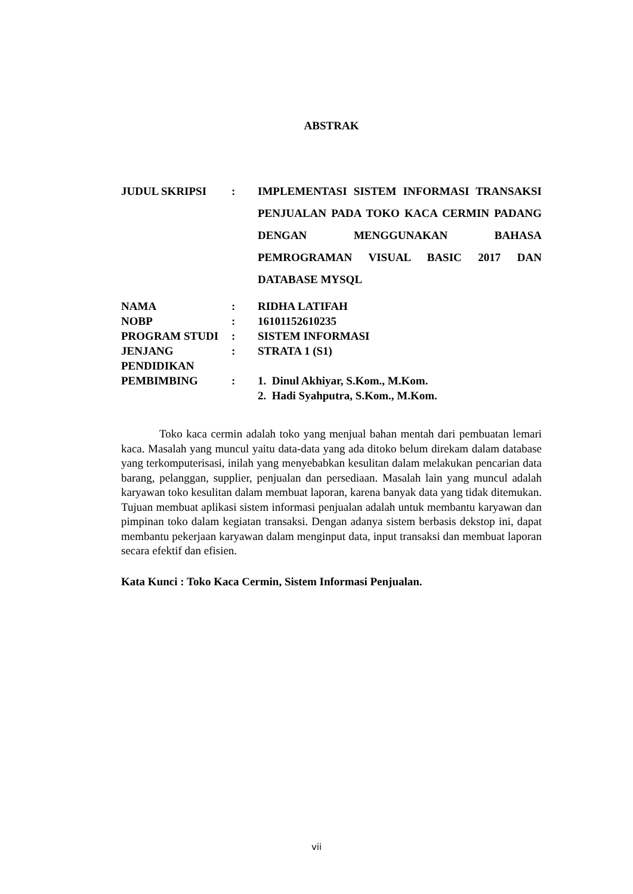ABSTRAK
| JUDUL SKRIPSI | : | IMPLEMENTASI SISTEM INFORMASI TRANSAKSI PENJUALAN PADA TOKO KACA CERMIN PADANG DENGAN MENGGUNAKAN BAHASA PEMROGRAMAN VISUAL BASIC 2017 DAN DATABASE MYSQL |
| NAMA | : | RIDHA LATIFAH |
| NOBP | : | 16101152610235 |
| PROGRAM STUDI | : | SISTEM INFORMASI |
| JENJANG PENDIDIKAN | : | STRATA 1 (S1) |
| PEMBIMBING | : | 1. Dinul Akhiyar, S.Kom., M.Kom. 2. Hadi Syahputra, S.Kom., M.Kom. |
Toko kaca cermin adalah toko yang menjual bahan mentah dari pembuatan lemari kaca. Masalah yang muncul yaitu data-data yang ada ditoko belum direkam dalam database yang terkomputerisasi, inilah yang menyebabkan kesulitan dalam melakukan pencarian data barang, pelanggan, supplier, penjualan dan persediaan. Masalah lain yang muncul adalah karyawan toko kesulitan dalam membuat laporan, karena banyak data yang tidak ditemukan. Tujuan membuat aplikasi sistem informasi penjualan adalah untuk membantu karyawan dan pimpinan toko dalam kegiatan transaksi. Dengan adanya sistem berbasis dekstop ini, dapat membantu pekerjaan karyawan dalam menginput data, input transaksi dan membuat laporan secara efektif dan efisien.
Kata Kunci : Toko Kaca Cermin, Sistem Informasi Penjualan.
vii